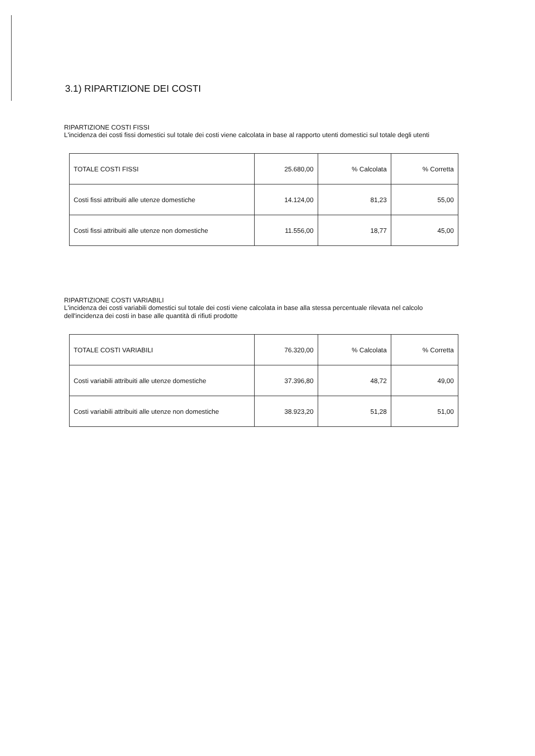3.1) RIPARTIZIONE DEI COSTI
RIPARTIZIONE COSTI FISSI
L'incidenza dei costi fissi domestici sul totale dei costi viene calcolata in base al rapporto utenti domestici sul totale degli utenti
| TOTALE COSTI FISSI | 25.680,00 | % Calcolata | % Corretta |
| Costi fissi attribuiti alle utenze domestiche | 14.124,00 | 81,23 | 55,00 |
| Costi fissi attribuiti alle utenze non domestiche | 11.556,00 | 18,77 | 45,00 |
RIPARTIZIONE COSTI VARIABILI
L'incidenza dei costi variabili domestici sul totale dei costi viene calcolata in base alla stessa percentuale rilevata nel calcolo dell'incidenza dei costi in base alle quantità di rifiuti prodotte
| TOTALE COSTI VARIABILI | 76.320,00 | % Calcolata | % Corretta |
| Costi variabili attribuiti alle utenze domestiche | 37.396,80 | 48,72 | 49,00 |
| Costi variabili attribuiti alle utenze non domestiche | 38.923,20 | 51,28 | 51,00 |